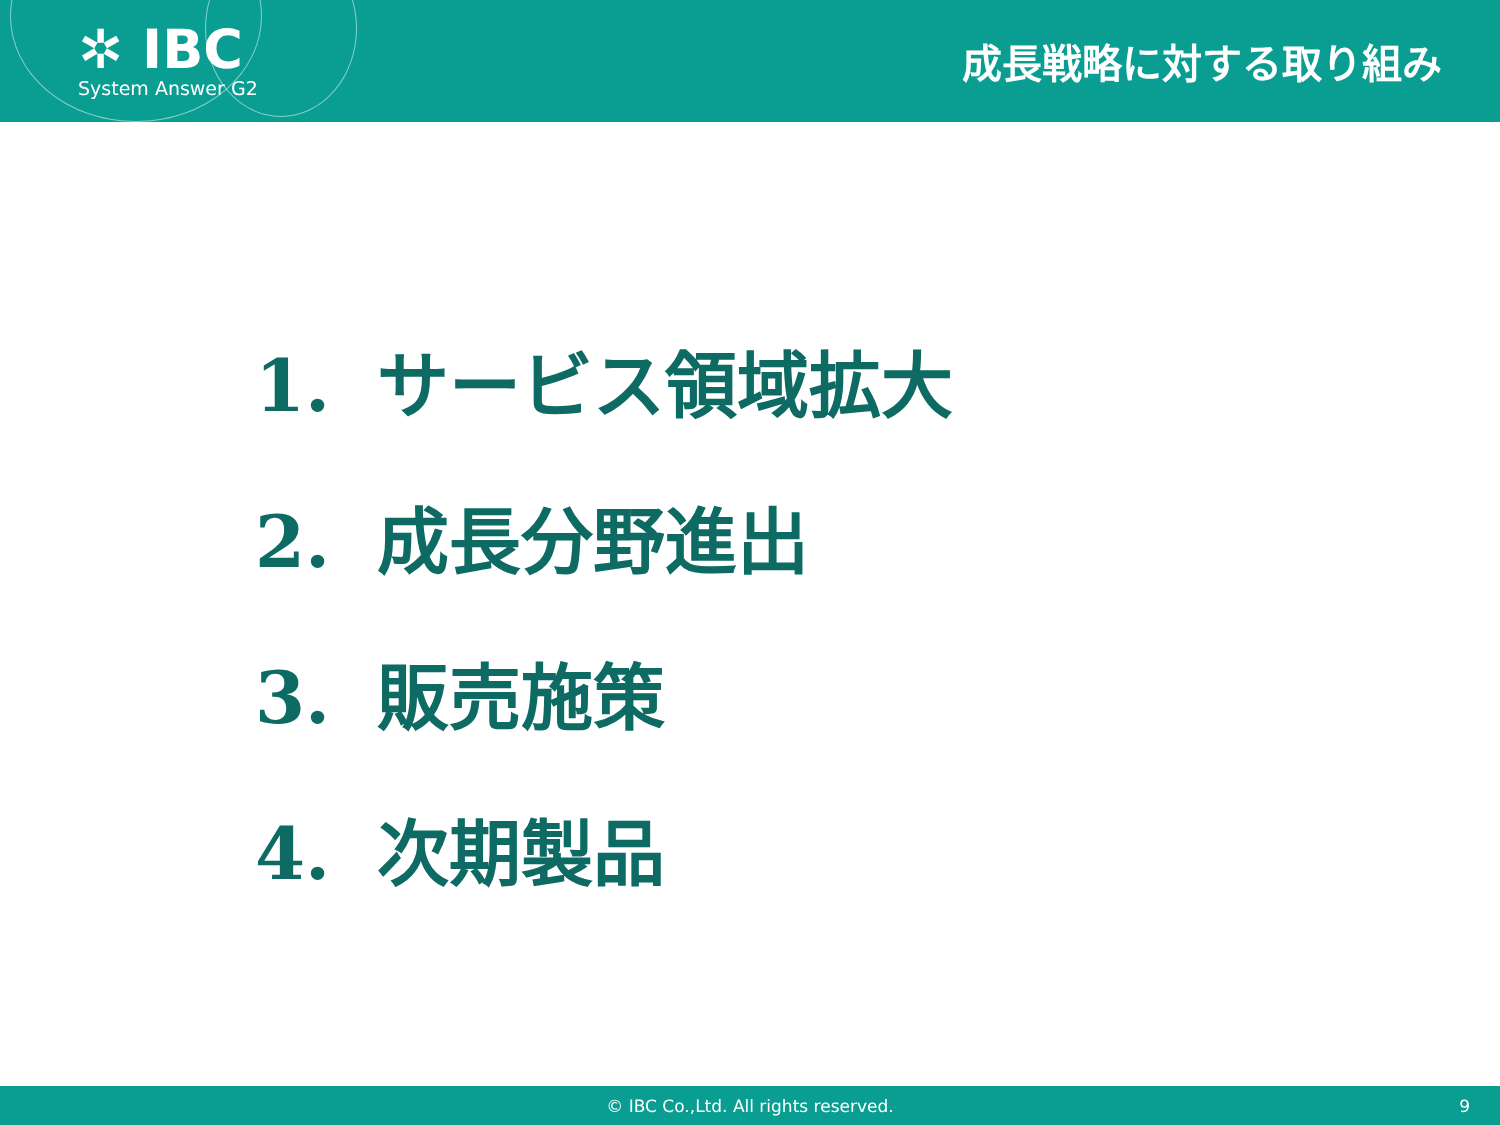✲ IBC
System Answer G2
成長戦略に対する取り組み
1. サービス領域拡大
2. 成長分野進出
3. 販売施策
4. 次期製品
© IBC Co.,Ltd. All rights reserved. 9